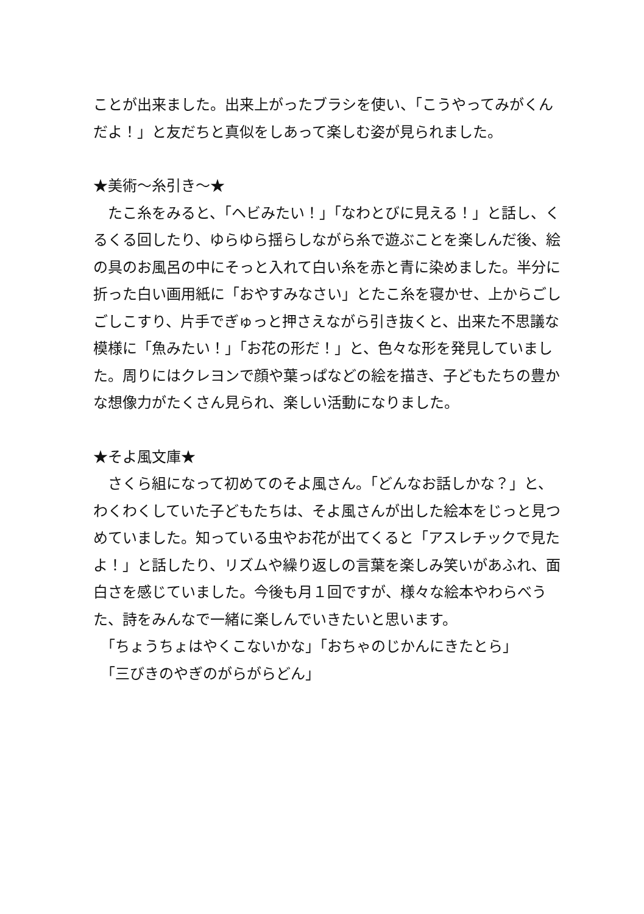ことが出来ました。出来上がったブラシを使い、「こうやってみがくんだよ！」と友だちと真似をしあって楽しむ姿が見られました。
★美術～糸引き～★
　たこ糸をみると、「ヘビみたい！」「なわとびに見える！」と話し、くるくる回したり、ゆらゆら揺らしながら糸で遊ぶことを楽しんだ後、絵の具のお風呂の中にそっと入れて白い糸を赤と青に染めました。半分に折った白い画用紙に「おやすみなさい」とたこ糸を寝かせ、上からごしごしこすり、片手でぎゅっと押さえながら引き抜くと、出来た不思議な模様に「魚みたい！」「お花の形だ！」と、色々な形を発見していました。周りにはクレヨンで顔や葉っぱなどの絵を描き、子どもたちの豊かな想像力がたくさん見られ、楽しい活動になりました。
★そよ風文庫★
　さくら組になって初めてのそよ風さん。「どんなお話しかな？」と、わくわくしていた子どもたちは、そよ風さんが出した絵本をじっと見つめていました。知っている虫やお花が出てくると「アスレチックで見たよ！」と話したり、リズムや繰り返しの言葉を楽しみ笑いがあふれ、面白さを感じていました。今後も月１回ですが、様々な絵本やわらべうた、詩をみんなで一緒に楽しんでいきたいと思います。
　「ちょうちょはやくこないかな」「おちゃのじかんにきたとら」
　「三びきのやぎのがらがらどん」